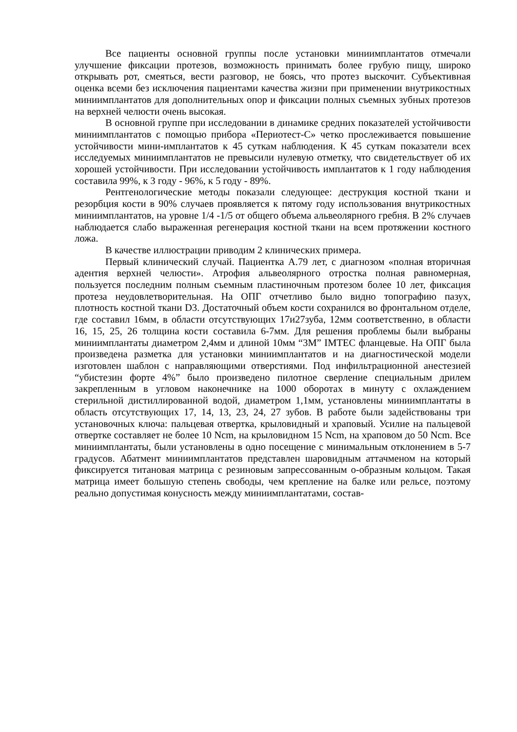Все пациенты основной группы после установки миниимплантатов отмечали улучшение фиксации протезов, возможность принимать более грубую пищу, широко открывать рот, смеяться, вести разговор, не боясь, что протез выскочит. Субъективная оценка всеми без исключения пациентами качества жизни при применении внутрикостных миниимплантатов для дополнительных опор и фиксации полных съемных зубных протезов на верхней челюсти очень высокая.
В основной группе при исследовании в динамике средних показателей устойчивости миниимплантатов с помощью прибора «Периотест-С» четко прослеживается повышение устойчивости мини-имплантатов к 45 суткам наблюдения. К 45 суткам показатели всех исследуемых миниимплантатов не превысили нулевую отметку, что свидетельствует об их хорошей устойчивости. При исследовании устойчивость имплантатов к 1 году наблюдения составила 99%, к 3 году - 96%, к 5 году - 89%.
Рентгенологические методы показали следующее: деструкция костной ткани и резорбция кости в 90% случаев проявляется к пятому году использования внутрикостных миниимплантатов, на уровне 1/4 -1/5 от общего объема альвеолярного гребня. В 2% случаев наблюдается слабо выраженная регенерация костной ткани на всем протяжении костного ложа.
В качестве иллюстрации приводим 2 клинических примера.
Первый клинический случай. Пациентка А.79 лет, с диагнозом «полная вторичная адентия верхней челюсти». Атрофия альвеолярного отростка полная равномерная, пользуется последним полным съемным пластиночным протезом более 10 лет, фиксация протеза неудовлетворительная. На ОПГ отчетливо было видно топографию пазух, плотность костной ткани D3. Достаточный объем кости сохранился во фронтальном отделе, где составил 16мм, в области отсутствующих 17и27зуба, 12мм соответственно, в области 16, 15, 25, 26 толщина кости составила 6-7мм. Для решения проблемы были выбраны миниимплантаты диаметром 2,4мм и длиной 10мм “3M” IMTEC фланцевые. На ОПГ была произведена разметка для установки миниимплантатов и на диагностической модели изготовлен шаблон с направляющими отверстиями. Под инфильтрационной анестезией “убистезин форте 4%” было произведено пилотное сверление специальным дрилем закрепленным в угловом наконечнике на 1000 оборотах в минуту с охлаждением стерильной дистиллированной водой, диаметром 1,1мм, установлены миниимплантаты в область отсутствующих 17, 14, 13, 23, 24, 27 зубов. В работе были задействованы три установочных ключа: пальцевая отвертка, крыловидный и храповый. Усилие на пальцевой отвертке составляет не более 10 Ncm, на крыловидном 15 Ncm, на храповом до 50 Ncm. Все миниимплантаты, были установлены в одно посещение с минимальным отклонением в 5-7 градусов. Абатмент миниимплантатов представлен шаровидным аттачменом на который фиксируется титановая матрица с резиновым запрессованным о-образным кольцом. Такая матрица имеет большую степень свободы, чем крепление на балке или рельсе, поэтому реально допустимая конусность между миниимплантатами, состав-